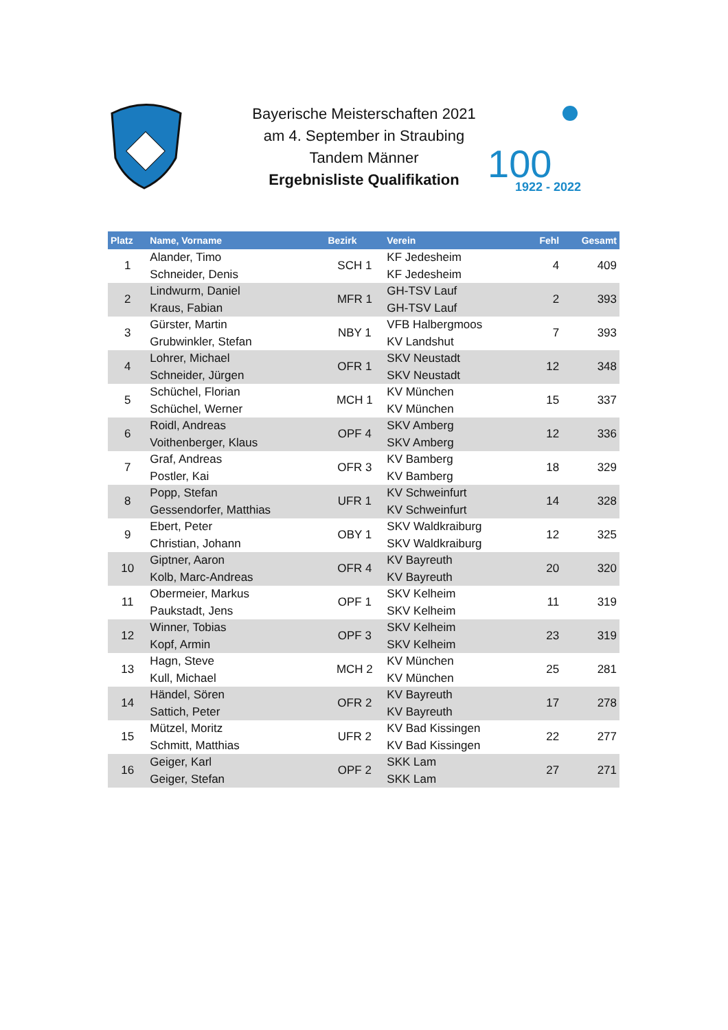Bayerische Meisterschaften 2021
am 4. September in Straubing
Tandem Männer
Ergebnisliste Qualifikation
100
1922 - 2022
| Platz | Name, Vorname | Bezirk | Verein | Fehl | Gesamt |
| --- | --- | --- | --- | --- | --- |
| 1 | Alander, Timo Schneider, Denis | SCH 1 | KF Jedesheim KF Jedesheim | 4 | 409 |
| 2 | Lindwurm, Daniel Kraus, Fabian | MFR 1 | GH-TSV Lauf GH-TSV Lauf | 2 | 393 |
| 3 | Gürster, Martin Grubwinkler, Stefan | NBY 1 | VFB Halbergmoos KV Landshut | 7 | 393 |
| 4 | Lohrer, Michael Schneider, Jürgen | OFR 1 | SKV Neustadt SKV Neustadt | 12 | 348 |
| 5 | Schüchel, Florian Schüchel, Werner | MCH 1 | KV München KV München | 15 | 337 |
| 6 | Roidl, Andreas Voithenberger, Klaus | OPF 4 | SKV Amberg SKV Amberg | 12 | 336 |
| 7 | Graf, Andreas Postler, Kai | OFR 3 | KV Bamberg KV Bamberg | 18 | 329 |
| 8 | Popp, Stefan Gessendorfer, Matthias | UFR 1 | KV Schweinfurt KV Schweinfurt | 14 | 328 |
| 9 | Ebert, Peter Christian, Johann | OBY 1 | SKV Waldkraiburg SKV Waldkraiburg | 12 | 325 |
| 10 | Giptner, Aaron Kolb, Marc-Andreas | OFR 4 | KV Bayreuth KV Bayreuth | 20 | 320 |
| 11 | Obermeier, Markus Paukstadt, Jens | OPF 1 | SKV Kelheim SKV Kelheim | 11 | 319 |
| 12 | Winner, Tobias Kopf, Armin | OPF 3 | SKV Kelheim SKV Kelheim | 23 | 319 |
| 13 | Hagn, Steve Kull, Michael | MCH 2 | KV München KV München | 25 | 281 |
| 14 | Händel, Sören Sattich, Peter | OFR 2 | KV Bayreuth KV Bayreuth | 17 | 278 |
| 15 | Mützel, Moritz Schmitt, Matthias | UFR 2 | KV Bad Kissingen KV Bad Kissingen | 22 | 277 |
| 16 | Geiger, Karl Geiger, Stefan | OPF 2 | SKK Lam SKK Lam | 27 | 271 |